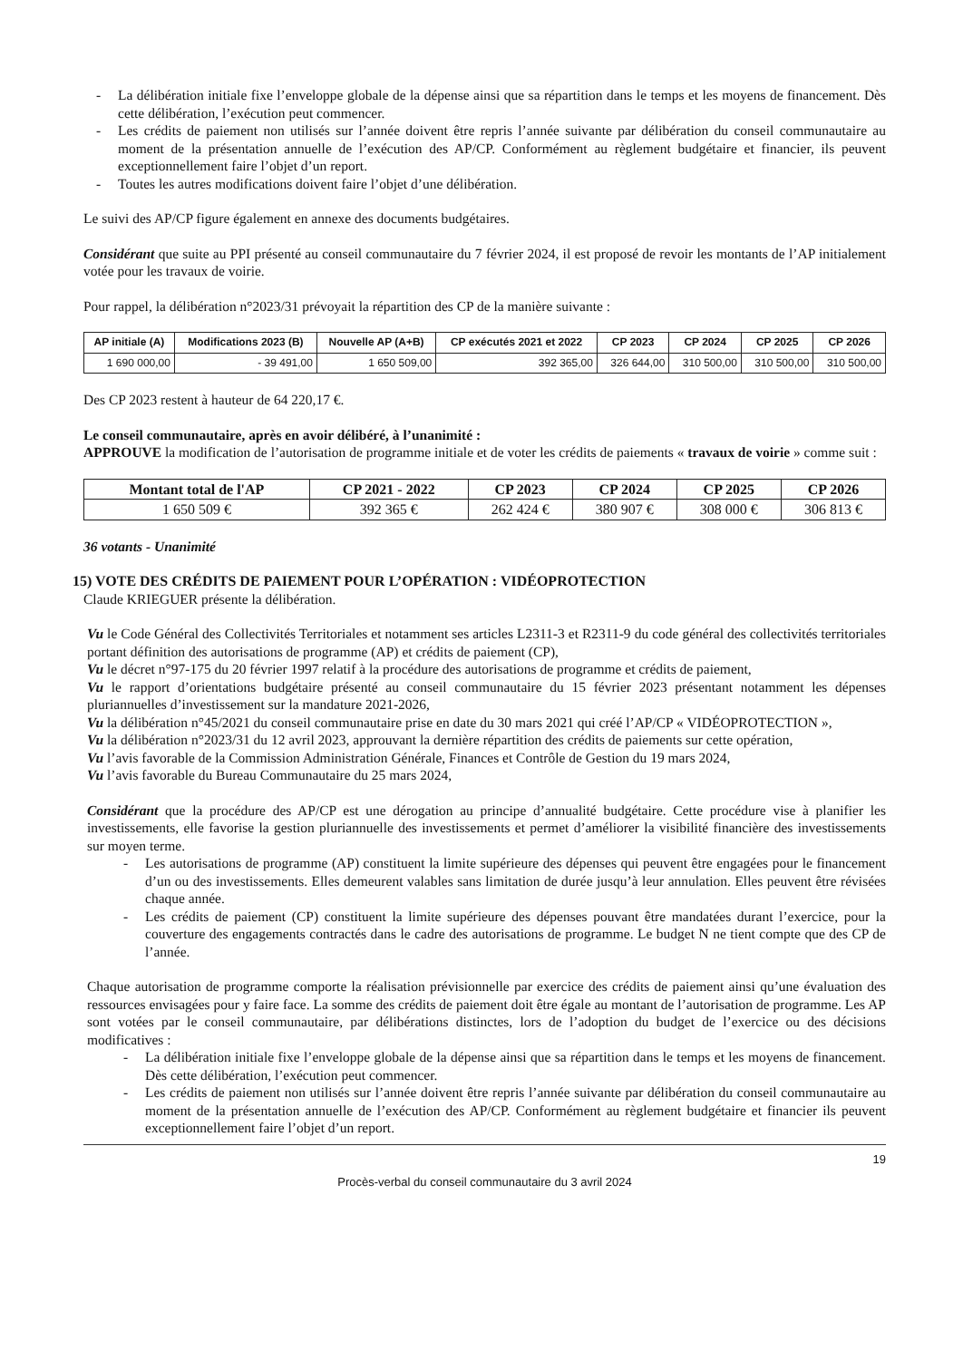- La délibération initiale fixe l’enveloppe globale de la dépense ainsi que sa répartition dans le temps et les moyens de financement. Dès cette délibération, l’exécution peut commencer.
- Les crédits de paiement non utilisés sur l’année doivent être repris l’année suivante par délibération du conseil communautaire au moment de la présentation annuelle de l’exécution des AP/CP. Conformément au règlement budgétaire et financier, ils peuvent exceptionnellement faire l’objet d’un report.
- Toutes les autres modifications doivent faire l’objet d’une délibération.
Le suivi des AP/CP figure également en annexe des documents budgétaires.
Considérant que suite au PPI présenté au conseil communautaire du 7 février 2024, il est proposé de revoir les montants de l’AP initialement votée pour les travaux de voirie.
Pour rappel, la délibération n°2023/31 prévoyait la répartition des CP de la manière suivante :
| AP initiale (A) | Modifications 2023 (B) | Nouvelle AP (A+B) | CP exécutés 2021 et 2022 | CP 2023 | CP 2024 | CP 2025 | CP 2026 |
| --- | --- | --- | --- | --- | --- | --- | --- |
| 1 690 000,00 | - 39 491,00 | 1 650 509,00 | 392 365,00 | 326 644,00 | 310 500,00 | 310 500,00 | 310 500,00 |
Des CP 2023 restent à hauteur de 64 220,17 €.
Le conseil communautaire, après en avoir délibéré, à l’unanimité :
APPROUVE la modification de l’autorisation de programme initiale et de voter les crédits de paiements « travaux de voirie » comme suit :
| Montant total de l'AP | CP 2021 - 2022 | CP 2023 | CP 2024 | CP 2025 | CP 2026 |
| --- | --- | --- | --- | --- | --- |
| 1 650 509 € | 392 365 € | 262 424 € | 380 907 € | 308 000 € | 306 813 € |
36 votants - Unanimité
15) VOTE DES CRÉDITS DE PAIEMENT POUR L’OPÉRATION : VIDÉOPROTECTION
Claude KRIEGUER présente la délibération.
Vu le Code Général des Collectivités Territoriales et notamment ses articles L2311-3 et R2311-9 du code général des collectivités territoriales portant définition des autorisations de programme (AP) et crédits de paiement (CP),
Vu le décret n°97-175 du 20 février 1997 relatif à la procédure des autorisations de programme et crédits de paiement,
Vu le rapport d’orientations budgétaire présenté au conseil communautaire du 15 février 2023 présentant notamment les dépenses pluriannuelles d’investissement sur la mandature 2021-2026,
Vu la délibération n°45/2021 du conseil communautaire prise en date du 30 mars 2021 qui créé l’AP/CP « VIDÉOPROTECTION »,
Vu la délibération n°2023/31 du 12 avril 2023, approuvant la dernière répartition des crédits de paiements sur cette opération,
Vu l’avis favorable de la Commission Administration Générale, Finances et Contrôle de Gestion du 19 mars 2024,
Vu l’avis favorable du Bureau Communautaire du 25 mars 2024,
Considérant que la procédure des AP/CP est une dérogation au principe d’annualité budgétaire. Cette procédure vise à planifier les investissements, elle favorise la gestion pluriannuelle des investissements et permet d’améliorer la visibilité financière des investissements sur moyen terme.
- Les autorisations de programme (AP) constituent la limite supérieure des dépenses qui peuvent être engagées pour le financement d’un ou des investissements. Elles demeurent valables sans limitation de durée jusqu’à leur annulation. Elles peuvent être révisées chaque année.
- Les crédits de paiement (CP) constituent la limite supérieure des dépenses pouvant être mandatées durant l’exercice, pour la couverture des engagements contractés dans le cadre des autorisations de programme. Le budget N ne tient compte que des CP de l’année.
Chaque autorisation de programme comporte la réalisation prévisionnelle par exercice des crédits de paiement ainsi qu’une évaluation des ressources envisagées pour y faire face. La somme des crédits de paiement doit être égale au montant de l’autorisation de programme. Les AP sont votées par le conseil communautaire, par délibérations distinctes, lors de l’adoption du budget de l’exercice ou des décisions modificatives :
- La délibération initiale fixe l’enveloppe globale de la dépense ainsi que sa répartition dans le temps et les moyens de financement. Dès cette délibération, l’exécution peut commencer.
- Les crédits de paiement non utilisés sur l’année doivent être repris l’année suivante par délibération du conseil communautaire au moment de la présentation annuelle de l’exécution des AP/CP. Conformément au règlement budgétaire et financier ils peuvent exceptionnellement faire l’objet d’un report.
19
Procès-verbal du conseil communautaire du 3 avril 2024